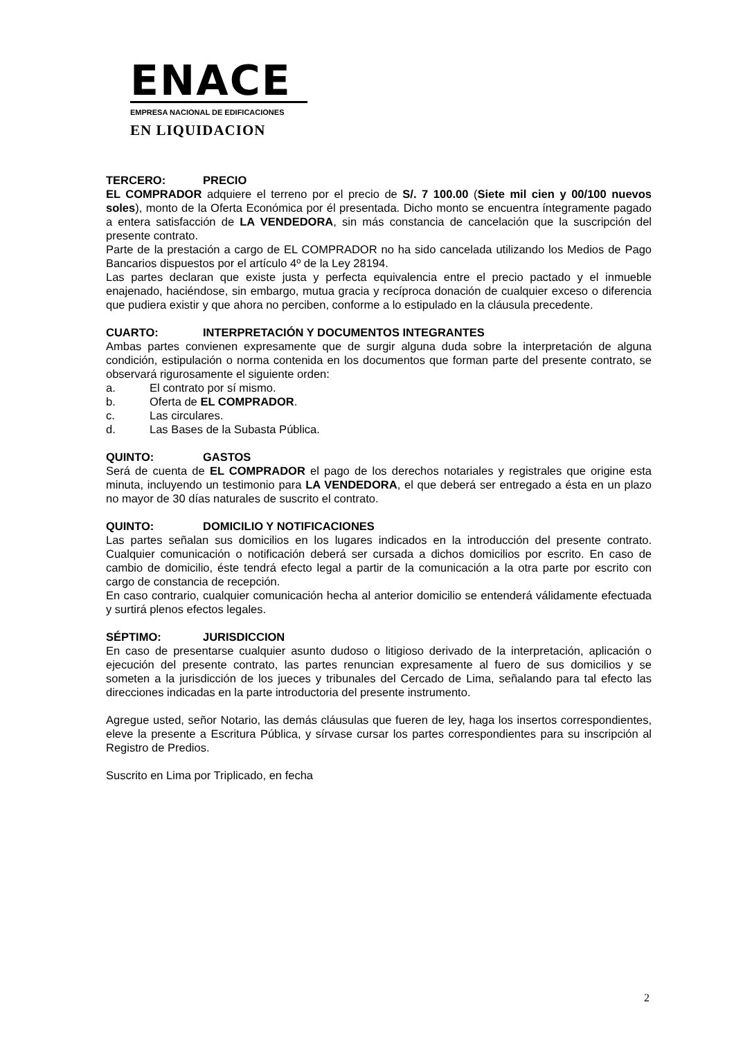ENACE
EMPRESA NACIONAL DE EDIFICACIONES
EN LIQUIDACION
TERCERO: PRECIO
EL COMPRADOR adquiere el terreno por el precio de S/. 7 100.00 (Siete mil cien y 00/100 nuevos soles), monto de la Oferta Económica por él presentada. Dicho monto se encuentra íntegramente pagado a entera satisfacción de LA VENDEDORA, sin más constancia de cancelación que la suscripción del presente contrato.
Parte de la prestación a cargo de EL COMPRADOR no ha sido cancelada utilizando los Medios de Pago Bancarios dispuestos por el artículo 4º de la Ley 28194.
Las partes declaran que existe justa y perfecta equivalencia entre el precio pactado y el inmueble enajenado, haciéndose, sin embargo, mutua gracia y recíproca donación de cualquier exceso o diferencia que pudiera existir y que ahora no perciben, conforme a lo estipulado en la cláusula precedente.
CUARTO: INTERPRETACIÓN Y DOCUMENTOS INTEGRANTES
Ambas partes convienen expresamente que de surgir alguna duda sobre la interpretación de alguna condición, estipulación o norma contenida en los documentos que forman parte del presente contrato, se observará rigurosamente el siguiente orden:
a. El contrato por sí mismo.
b. Oferta de EL COMPRADOR.
c. Las circulares.
d. Las Bases de la Subasta Pública.
QUINTO: GASTOS
Será de cuenta de EL COMPRADOR el pago de los derechos notariales y registrales que origine esta minuta, incluyendo un testimonio para LA VENDEDORA, el que deberá ser entregado a ésta en un plazo no mayor de 30 días naturales de suscrito el contrato.
QUINTO: DOMICILIO Y NOTIFICACIONES
Las partes señalan sus domicilios en los lugares indicados en la introducción del presente contrato. Cualquier comunicación o notificación deberá ser cursada a dichos domicilios por escrito. En caso de cambio de domicilio, éste tendrá efecto legal a partir de la comunicación a la otra parte por escrito con cargo de constancia de recepción.
En caso contrario, cualquier comunicación hecha al anterior domicilio se entenderá válidamente efectuada y surtirá plenos efectos legales.
SÉPTIMO: JURISDICCION
En caso de presentarse cualquier asunto dudoso o litigioso derivado de la interpretación, aplicación o ejecución del presente contrato, las partes renuncian expresamente al fuero de sus domicilios y se someten a la jurisdicción de los jueces y tribunales del Cercado de Lima, señalando para tal efecto las direcciones indicadas en la parte introductoria del presente instrumento.
Agregue usted, señor Notario, las demás cláusulas que fueren de ley, haga los insertos correspondientes, eleve la presente a Escritura Pública, y sírvase cursar los partes correspondientes para su inscripción al Registro de Predios.
Suscrito en Lima por Triplicado, en fecha
2